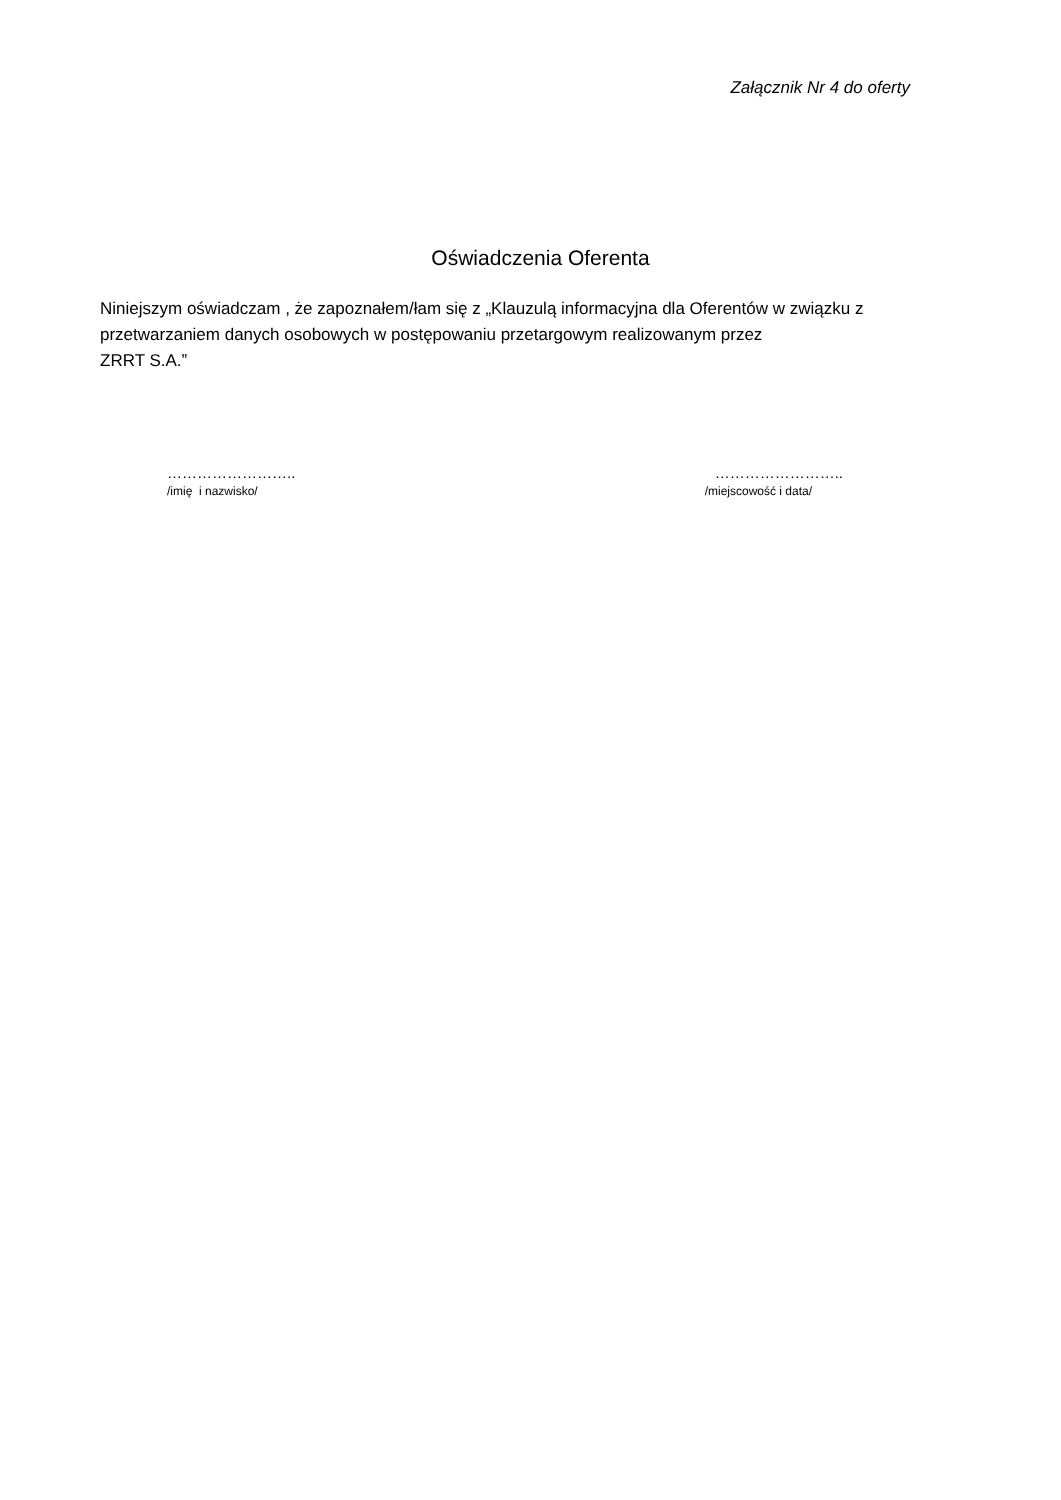Załącznik Nr 4 do oferty
Oświadczenia Oferenta
Niniejszym oświadczam , że zapoznałem/łam się z „Klauzulą informacyjna dla Oferentów w związku z przetwarzaniem danych osobowych w postępowaniu przetargowym realizowanym przez
ZRRT S.A.”
……………………..
/imię i nazwisko/
……………………..
/miejscowość i data/